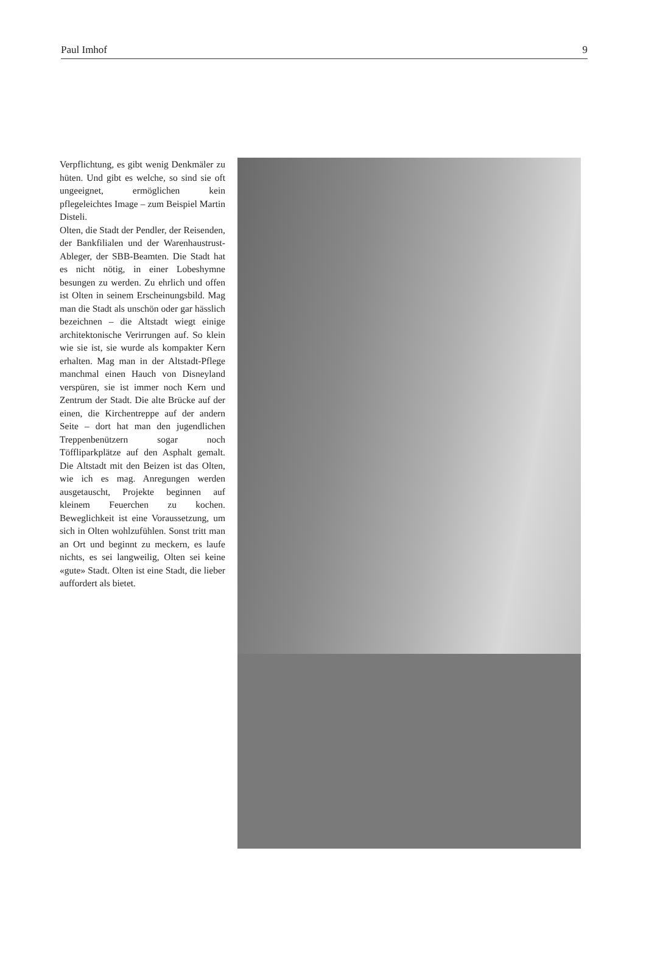Paul Imhof 9
Verpflichtung, es gibt wenig Denkmäler zu hüten. Und gibt es welche, so sind sie oft ungeeignet, ermöglichen kein pflegeleichtes Image – zum Beispiel Martin Disteli.
Olten, die Stadt der Pendler, der Reisenden, der Bankfilialen und der Warenhaustrust-Ableger, der SBB-Beamten. Die Stadt hat es nicht nötig, in einer Lobeshymne besungen zu werden. Zu ehrlich und offen ist Olten in seinem Erscheinungsbild. Mag man die Stadt als unschön oder gar hässlich bezeichnen – die Altstadt wiegt einige architektonische Verirrungen auf. So klein wie sie ist, sie wurde als kompakter Kern erhalten. Mag man in der Altstadt-Pflege manchmal einen Hauch von Disneyland verspüren, sie ist immer noch Kern und Zentrum der Stadt. Die alte Brücke auf der einen, die Kirchentreppe auf der andern Seite – dort hat man den jugendlichen Treppenbenützern sogar noch Töffliparkplätze auf den Asphalt gemalt. Die Altstadt mit den Beizen ist das Olten, wie ich es mag. Anregungen werden ausgetauscht, Projekte beginnen auf kleinem Feuerchen zu kochen. Beweglichkeit ist eine Voraussetzung, um sich in Olten wohlzufühlen. Sonst tritt man an Ort und beginnt zu meckern, es laufe nichts, es sei langweilig, Olten sei keine «gute» Stadt. Olten ist eine Stadt, die lieber auffordert als bietet.